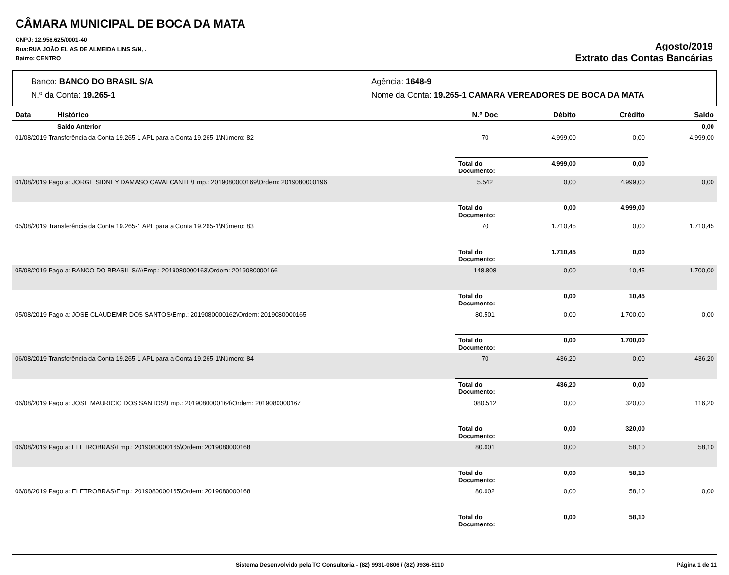CÂMARA MUNICIPAL DE BOCA DA MATA
CNPJ: 12.958.625/0001-40
Rua:RUA JOÃO ELIAS DE ALMEIDA LINS S/N, .
Bairro: CENTRO
Agosto/2019
Extrato das Contas Bancárias
Banco: BANCO DO BRASIL S/A
Agência: 1648-9
N.º da Conta: 19.265-1
Nome da Conta: 19.265-1 CAMARA VEREADORES DE BOCA DA MATA
| Data | Histórico | N.º Doc | Débito | Crédito | Saldo |
| --- | --- | --- | --- | --- | --- |
| | Saldo Anterior | | | | 0,00 |
| 01/08/2019 Transferência da Conta 19.265-1 APL para a Conta 19.265-1\Número: 82 | | 70 | 4.999,00 | 0,00 | 4.999,00 |
| | | Total do Documento: | 4.999,00 | 0,00 | |
| 01/08/2019 Pago a: JORGE SIDNEY DAMASO CAVALCANTE\Emp.: 2019080000169\Ordem: 2019080000196 | | 5.542 | 0,00 | 4.999,00 | 0,00 |
| | | Total do Documento: | 0,00 | 4.999,00 | |
| 05/08/2019 Transferência da Conta 19.265-1 APL para a Conta 19.265-1\Número: 83 | | 70 | 1.710,45 | 0,00 | 1.710,45 |
| | | Total do Documento: | 1.710,45 | 0,00 | |
| 05/08/2019 Pago a: BANCO DO BRASIL S/A\Emp.: 2019080000163\Ordem: 2019080000166 | | 148.808 | 0,00 | 10,45 | 1.700,00 |
| | | Total do Documento: | 0,00 | 10,45 | |
| 05/08/2019 Pago a: JOSE CLAUDEMIR DOS SANTOS\Emp.: 2019080000162\Ordem: 2019080000165 | | 80.501 | 0,00 | 1.700,00 | 0,00 |
| | | Total do Documento: | 0,00 | 1.700,00 | |
| 06/08/2019 Transferência da Conta 19.265-1 APL para a Conta 19.265-1\Número: 84 | | 70 | 436,20 | 0,00 | 436,20 |
| | | Total do Documento: | 436,20 | 0,00 | |
| 06/08/2019 Pago a: JOSE MAURICIO DOS SANTOS\Emp.: 2019080000164\Ordem: 2019080000167 | | 080.512 | 0,00 | 320,00 | 116,20 |
| | | Total do Documento: | 0,00 | 320,00 | |
| 06/08/2019 Pago a: ELETROBRAS\Emp.: 2019080000165\Ordem: 2019080000168 | | 80.601 | 0,00 | 58,10 | 58,10 |
| | | Total do Documento: | 0,00 | 58,10 | |
| 06/08/2019 Pago a: ELETROBRAS\Emp.: 2019080000165\Ordem: 2019080000168 | | 80.602 | 0,00 | 58,10 | 0,00 |
| | | Total do Documento: | 0,00 | 58,10 | |
Sistema Desenvolvido pela TC Consultoria - (82) 9931-0806 / (82) 9936-5110 Página 1 de 11